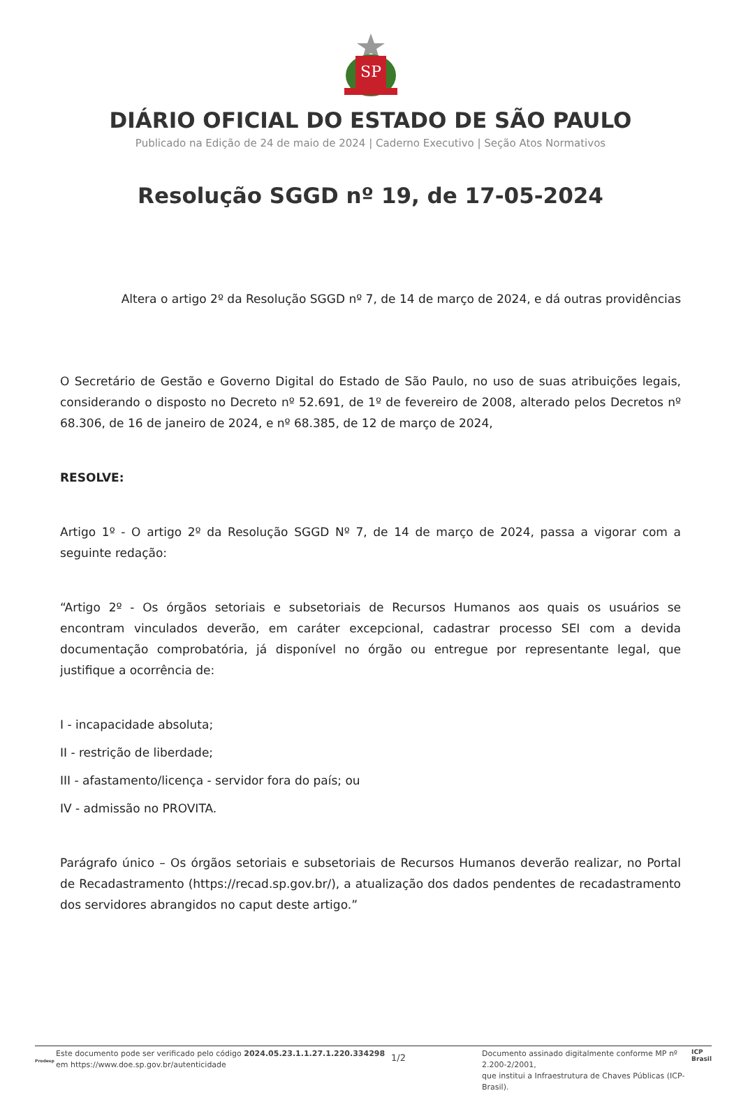SP
DIÁRIO OFICIAL DO ESTADO DE SÃO PAULO
Publicado na Edição de 24 de maio de 2024 | Caderno Executivo | Seção Atos Normativos
Resolução SGGD nº 19, de 17-05-2024
Altera o artigo 2º da Resolução SGGD nº 7, de 14 de março de 2024, e dá outras providências
O Secretário de Gestão e Governo Digital do Estado de São Paulo, no uso de suas atribuições legais, considerando o disposto no Decreto nº 52.691, de 1º de fevereiro de 2008, alterado pelos Decretos nº 68.306, de 16 de janeiro de 2024, e nº 68.385, de 12 de março de 2024,
RESOLVE:
Artigo 1º - O artigo 2º da Resolução SGGD Nº 7, de 14 de março de 2024, passa a vigorar com a seguinte redação:
“Artigo 2º - Os órgãos setoriais e subsetoriais de Recursos Humanos aos quais os usuários se encontram vinculados deverão, em caráter excepcional, cadastrar processo SEI com a devida documentação comprobatória, já disponível no órgão ou entregue por representante legal, que justifique a ocorrência de:
I - incapacidade absoluta;
II - restrição de liberdade;
III - afastamento/licença - servidor fora do país; ou
IV - admissão no PROVITA.
Parágrafo único – Os órgãos setoriais e subsetoriais de Recursos Humanos deverão realizar, no Portal de Recadastramento (https://recad.sp.gov.br/), a atualização dos dados pendentes de recadastramento dos servidores abrangidos no caput deste artigo.”
Prodesp
Este documento pode ser verificado pelo código 2024.05.23.1.1.27.1.220.334298
em https://www.doe.sp.gov.br/autenticidade
1/2
Documento assinado digitalmente conforme MP nº 2.200-2/2001,
que institui a Infraestrutura de Chaves Públicas (ICP-Brasil).
ICP
Brasil